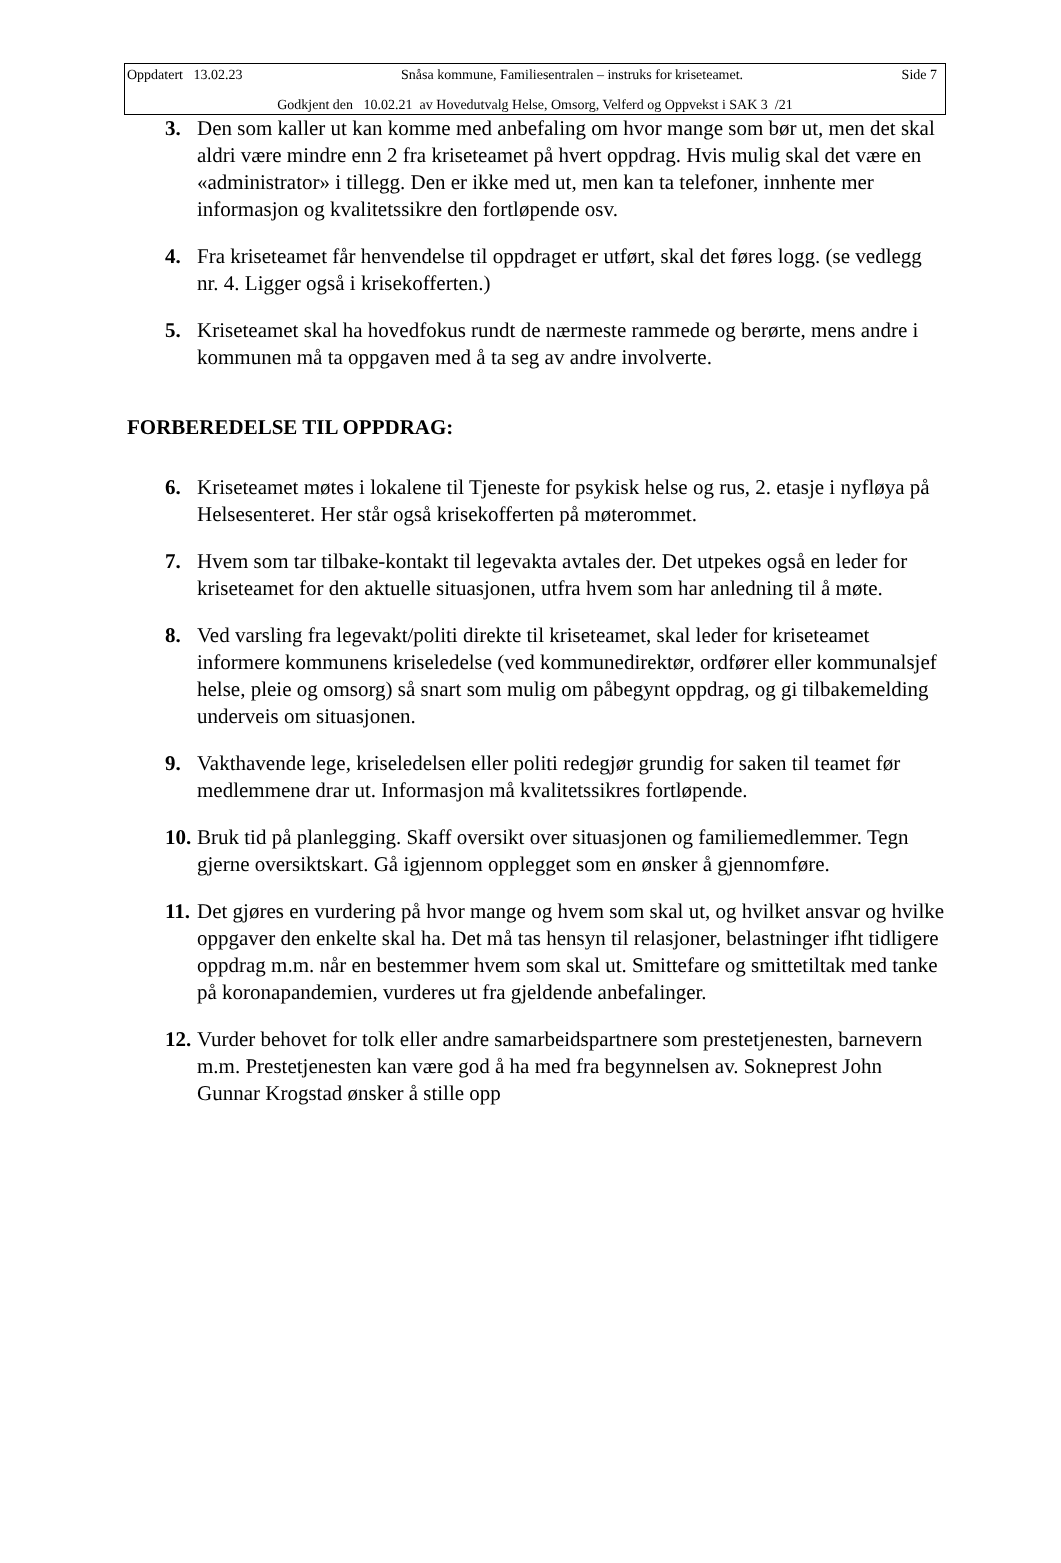Oppdatert 13.02.23 Snåsa kommune, Familiesentralen – instruks for kriseteamet. Side 7
Godkjent den 10.02.21 av Hovedutvalg Helse, Omsorg, Velferd og Oppvekst i SAK 3 /21
3. Den som kaller ut kan komme med anbefaling om hvor mange som bør ut, men det skal aldri være mindre enn 2 fra kriseteamet på hvert oppdrag. Hvis mulig skal det være en «administrator» i tillegg. Den er ikke med ut, men kan ta telefoner, innhente mer informasjon og kvalitetssikre den fortløpende osv.
4. Fra kriseteamet får henvendelse til oppdraget er utført, skal det føres logg. (se vedlegg nr. 4. Ligger også i krisekofferten.)
5. Kriseteamet skal ha hovedfokus rundt de nærmeste rammede og berørte, mens andre i kommunen må ta oppgaven med å ta seg av andre involverte.
FORBEREDELSE TIL OPPDRAG:
6. Kriseteamet møtes i lokalene til Tjeneste for psykisk helse og rus, 2. etasje i nyfløya på Helsesenteret. Her står også krisekofferten på møterommet.
7. Hvem som tar tilbake-kontakt til legevakta avtales der. Det utpekes også en leder for kriseteamet for den aktuelle situasjonen, utfra hvem som har anledning til å møte.
8. Ved varsling fra legevakt/politi direkte til kriseteamet, skal leder for kriseteamet informere kommunens kriseledelse (ved kommunedirektør, ordfører eller kommunalsjef helse, pleie og omsorg) så snart som mulig om påbegynt oppdrag, og gi tilbakemelding underveis om situasjonen.
9. Vakthavende lege, kriseledelsen eller politi redegjør grundig for saken til teamet før medlemmene drar ut. Informasjon må kvalitetssikres fortløpende.
10.
Bruk tid på planlegging. Skaff oversikt over situasjonen og familiemedlemmer. Tegn gjerne oversiktskart. Gå igjennom opplegget som en ønsker å gjennomføre.
11.
Det gjøres en vurdering på hvor mange og hvem som skal ut, og hvilket ansvar og hvilke oppgaver den enkelte skal ha. Det må tas hensyn til relasjoner, belastninger ifht tidligere oppdrag m.m. når en bestemmer hvem som skal ut. Smittefare og smittetiltak med tanke på koronapandemien, vurderes ut fra gjeldende anbefalinger.
12.
Vurder behovet for tolk eller andre samarbeidspartnere som prestetjenesten, barnevern m.m. Prestetjenesten kan være god å ha med fra begynnelsen av. Sokneprest John Gunnar Krogstad ønsker å stille opp